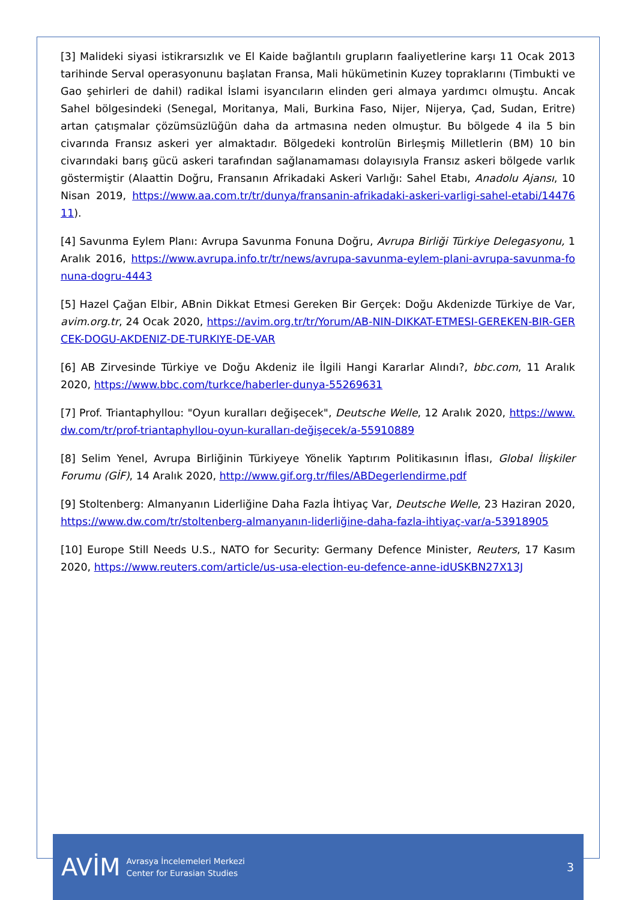[3] Malideki siyasi istikrarsızlık ve El Kaide bağlantılı grupların faaliyetlerine karşı 11 Ocak 2013 tarihinde Serval operasyonunu başlatan Fransa, Mali hükümetinin Kuzey topraklarını (Timbukti ve Gao şehirleri de dahil) radikal İslami isyancıların elinden geri almaya yardımcı olmuştu. Ancak Sahel bölgesindeki (Senegal, Moritanya, Mali, Burkina Faso, Nijer, Nijerya, Çad, Sudan, Eritre) artan çatışmalar çözümsüzlüğün daha da artmasına neden olmuştur. Bu bölgede 4 ila 5 bin civarında Fransız askeri yer almaktadır. Bölgedeki kontrolün Birleşmiş Milletlerin (BM) 10 bin civarındaki barış gücü askeri tarafından sağlanamaması dolayısıyla Fransız askeri bölgede varlık göstermiştir (Alaattin Doğru, Fransanın Afrikadaki Askeri Varlığı: Sahel Etabı, Anadolu Ajansı, 10 Nisan 2019, https://www.aa.com.tr/tr/dunya/fransanin-afrikadaki-askeri-varligi-sahel-etabi/1447611).
[4] Savunma Eylem Planı: Avrupa Savunma Fonuna Doğru, Avrupa Birliği Türkiye Delegasyonu, 1 Aralık 2016, https://www.avrupa.info.tr/tr/news/avrupa-savunma-eylem-plani-avrupa-savunma-fonuna-dogru-4443
[5] Hazel Çağan Elbir, ABnin Dikkat Etmesi Gereken Bir Gerçek: Doğu Akdenizde Türkiye de Var, avim.org.tr, 24 Ocak 2020, https://avim.org.tr/tr/Yorum/AB-NIN-DIKKAT-ETMESI-GEREKEN-BIR-GERCEK-DOGU-AKDENIZ-DE-TURKIYE-DE-VAR
[6] AB Zirvesinde Türkiye ve Doğu Akdeniz ile İlgili Hangi Kararlar Alındı?, bbc.com, 11 Aralık 2020, https://www.bbc.com/turkce/haberler-dunya-55269631
[7] Prof. Triantaphyllou: "Oyun kuralları değişecek", Deutsche Welle, 12 Aralık 2020, https://www.dw.com/tr/prof-triantaphyllou-oyun-kuralları-değişecek/a-55910889
[8] Selim Yenel, Avrupa Birliğinin Türkiyeye Yönelik Yaptırım Politikasının İflası, Global İlişkiler Forumu (GİF), 14 Aralık 2020, http://www.gif.org.tr/files/ABDegerlendirme.pdf
[9] Stoltenberg: Almanyanın Liderliğine Daha Fazla İhtiyaç Var, Deutsche Welle, 23 Haziran 2020, https://www.dw.com/tr/stoltenberg-almanyanın-liderliğine-daha-fazla-ihtiyaç-var/a-53918905
[10] Europe Still Needs U.S., NATO for Security: Germany Defence Minister, Reuters, 17 Kasım 2020, https://www.reuters.com/article/us-usa-election-eu-defence-anne-idUSKBN27X13J
AVİM
Avrasya İncelemeleri Merkezi
Center for Eurasian Studies
3